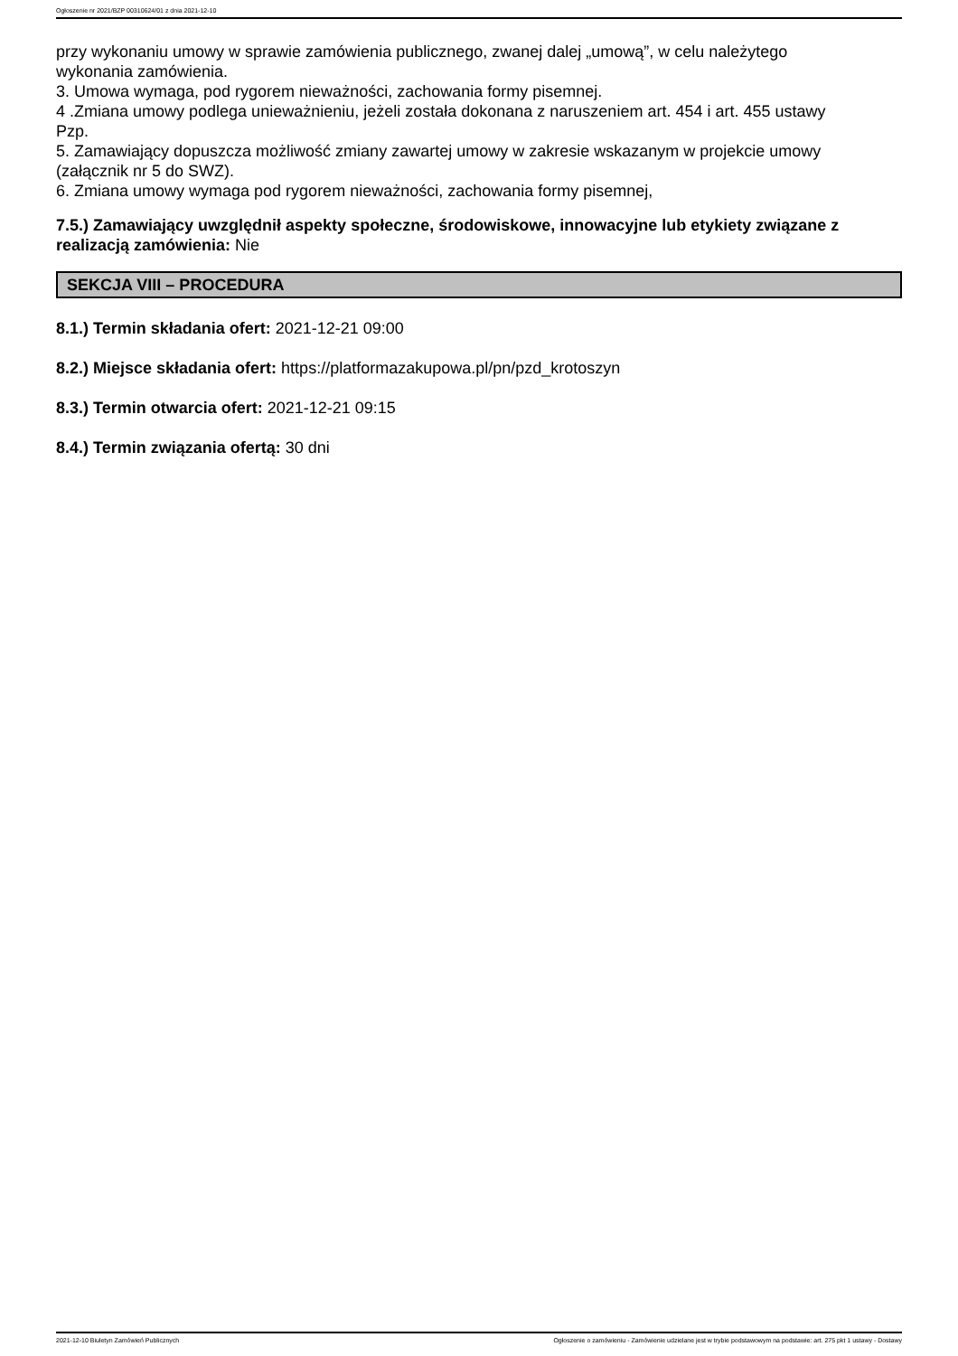Ogłoszenie nr 2021/BZP 00310624/01 z dnia 2021-12-10
przy wykonaniu umowy w sprawie zamówienia publicznego, zwanej dalej „umową”, w celu należytego
wykonania zamówienia.
3. Umowa wymaga, pod rygorem nieważności, zachowania formy pisemnej.
4 .Zmiana umowy podlega unieważnieniu, jeżeli została dokonana z naruszeniem art. 454 i art. 455 ustawy
Pzp.
5. Zamawiający dopuszcza możliwość zmiany zawartej umowy w zakresie wskazanym w projekcie umowy
(załącznik nr 5 do SWZ).
6. Zmiana umowy wymaga pod rygorem nieważności, zachowania formy pisemnej,
7.5.) Zamawiający uwzględnił aspekty społeczne, środowiskowe, innowacyjne lub etykiety związane z realizacją zamówienia: Nie
SEKCJA VIII – PROCEDURA
8.1.) Termin składania ofert: 2021-12-21 09:00
8.2.) Miejsce składania ofert: https://platformazakupowa.pl/pn/pzd_krotoszyn
8.3.) Termin otwarcia ofert: 2021-12-21 09:15
8.4.) Termin związania ofertą: 30 dni
2021-12-10 Biuletyn Zamówień Publicznych Ogłoszenie o zamówieniu - Zamówienie udzielane jest w trybie podstawowym na podstawie: art. 275 pkt 1 ustawy - Dostawy